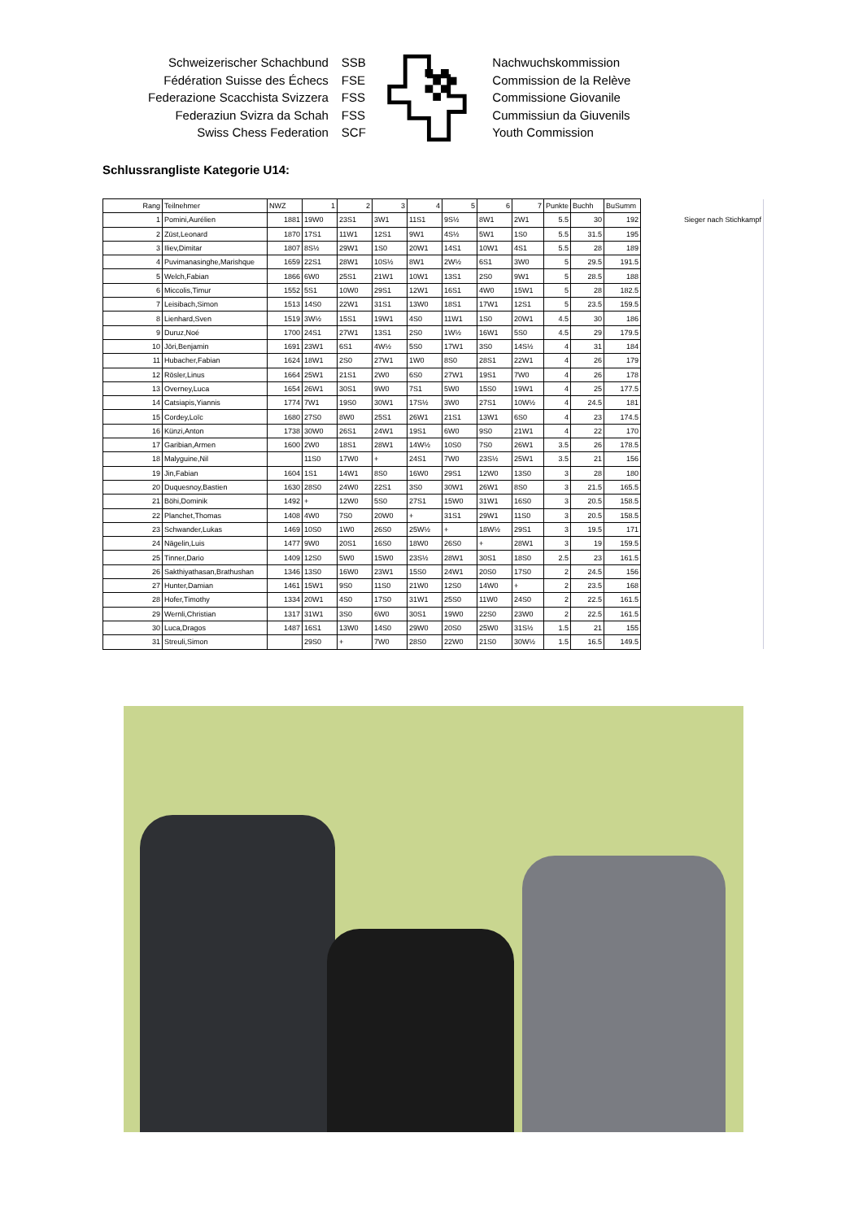Schweizerischer Schachbund
Fédération Suisse des Échecs
Federazione Scacchista Svizzera
Federaziun Svizra da Schah
Swiss Chess Federation
SSB
FSE
FSS
FSS
SCF
Nachwuchskommission
Commission de la Relève
Commissione Giovanile
Cummissiun da Giuvenils
Youth Commission
Schlussrangliste Kategorie U14:
| Rang | Teilnehmer | NWZ | 1 | 2 | 3 | 4 | 5 | 6 | 7 | Punkte | Buchh | BuSumm | |
| 1 | Pomini,Aurélien | 1881 | 19W0 | 23S1 | 3W1 | 11S1 | 9S½ | 8W1 | 2W1 | 5.5 | 30 | 192 | Sieger nach Stichkampf |
| 2 | Züst,Leonard | 1870 | 17S1 | 11W1 | 12S1 | 9W1 | 4S½ | 5W1 | 1S0 | 5.5 | 31.5 | 195 | |
| 3 | Iliev,Dimitar | 1807 | 8S½ | 29W1 | 1S0 | 20W1 | 14S1 | 10W1 | 4S1 | 5.5 | 28 | 189 | |
| 4 | Puvimanasinghe,Marishque | 1659 | 22S1 | 28W1 | 10S½ | 8W1 | 2W½ | 6S1 | 3W0 | 5 | 29.5 | 191.5 | |
| 5 | Welch,Fabian | 1866 | 6W0 | 25S1 | 21W1 | 10W1 | 13S1 | 2S0 | 9W1 | 5 | 28.5 | 188 | |
| 6 | Miccolis,Timur | 1552 | 5S1 | 10W0 | 29S1 | 12W1 | 16S1 | 4W0 | 15W1 | 5 | 28 | 182.5 | |
| 7 | Leisibach,Simon | 1513 | 14S0 | 22W1 | 31S1 | 13W0 | 18S1 | 17W1 | 12S1 | 5 | 23.5 | 159.5 | |
| 8 | Lienhard,Sven | 1519 | 3W½ | 15S1 | 19W1 | 4S0 | 11W1 | 1S0 | 20W1 | 4.5 | 30 | 186 | |
| 9 | Duruz,Noé | 1700 | 24S1 | 27W1 | 13S1 | 2S0 | 1W½ | 16W1 | 5S0 | 4.5 | 29 | 179.5 | |
| 10 | Jöri,Benjamin | 1691 | 23W1 | 6S1 | 4W½ | 5S0 | 17W1 | 3S0 | 14S½ | 4 | 31 | 184 | |
| 11 | Hubacher,Fabian | 1624 | 18W1 | 2S0 | 27W1 | 1W0 | 8S0 | 28S1 | 22W1 | 4 | 26 | 179 | |
| 12 | Rösler,Linus | 1664 | 25W1 | 21S1 | 2W0 | 6S0 | 27W1 | 19S1 | 7W0 | 4 | 26 | 178 | |
| 13 | Overney,Luca | 1654 | 26W1 | 30S1 | 9W0 | 7S1 | 5W0 | 15S0 | 19W1 | 4 | 25 | 177.5 | |
| 14 | Catsiapis,Yiannis | 1774 | 7W1 | 19S0 | 30W1 | 17S½ | 3W0 | 27S1 | 10W½ | 4 | 24.5 | 181 | |
| 15 | Cordey,Loïc | 1680 | 27S0 | 8W0 | 25S1 | 26W1 | 21S1 | 13W1 | 6S0 | 4 | 23 | 174.5 | |
| 16 | Künzi,Anton | 1738 | 30W0 | 26S1 | 24W1 | 19S1 | 6W0 | 9S0 | 21W1 | 4 | 22 | 170 | |
| 17 | Garibian,Armen | 1600 | 2W0 | 18S1 | 28W1 | 14W½ | 10S0 | 7S0 | 26W1 | 3.5 | 26 | 178.5 | |
| 18 | Malyguine,Nil | | 11S0 | 17W0 | + | 24S1 | 7W0 | 23S½ | 25W1 | 3.5 | 21 | 156 | |
| 19 | Jin,Fabian | 1604 | 1S1 | 14W1 | 8S0 | 16W0 | 29S1 | 12W0 | 13S0 | 3 | 28 | 180 | |
| 20 | Duquesnoy,Bastien | 1630 | 28S0 | 24W0 | 22S1 | 3S0 | 30W1 | 26W1 | 8S0 | 3 | 21.5 | 165.5 | |
| 21 | Böhi,Dominik | 1492 | + | 12W0 | 5S0 | 27S1 | 15W0 | 31W1 | 16S0 | 3 | 20.5 | 158.5 | |
| 22 | Planchet,Thomas | 1408 | 4W0 | 7S0 | 20W0 | + | 31S1 | 29W1 | 11S0 | 3 | 20.5 | 158.5 | |
| 23 | Schwander,Lukas | 1469 | 10S0 | 1W0 | 26S0 | 25W½ | + | 18W½ | 29S1 | 3 | 19.5 | 171 | |
| 24 | Nägelin,Luis | 1477 | 9W0 | 20S1 | 16S0 | 18W0 | 26S0 | + | 28W1 | 3 | 19 | 159.5 | |
| 25 | Tinner,Dario | 1409 | 12S0 | 5W0 | 15W0 | 23S½ | 28W1 | 30S1 | 18S0 | 2.5 | 23 | 161.5 | |
| 26 | Sakthiyathasan,Brathushan | 1346 | 13S0 | 16W0 | 23W1 | 15S0 | 24W1 | 20S0 | 17S0 | 2 | 24.5 | 156 | |
| 27 | Hunter,Damian | 1461 | 15W1 | 9S0 | 11S0 | 21W0 | 12S0 | 14W0 | + | 2 | 23.5 | 168 | |
| 28 | Hofer,Timothy | 1334 | 20W1 | 4S0 | 17S0 | 31W1 | 25S0 | 11W0 | 24S0 | 2 | 22.5 | 161.5 | |
| 29 | Wernli,Christian | 1317 | 31W1 | 3S0 | 6W0 | 30S1 | 19W0 | 22S0 | 23W0 | 2 | 22.5 | 161.5 | |
| 30 | Luca,Dragos | 1487 | 16S1 | 13W0 | 14S0 | 29W0 | 20S0 | 25W0 | 31S½ | 1.5 | 21 | 155 | |
| 31 | Streuli,Simon | | 29S0 | + | 7W0 | 28S0 | 22W0 | 21S0 | 30W½ | 1.5 | 16.5 | 149.5 | |